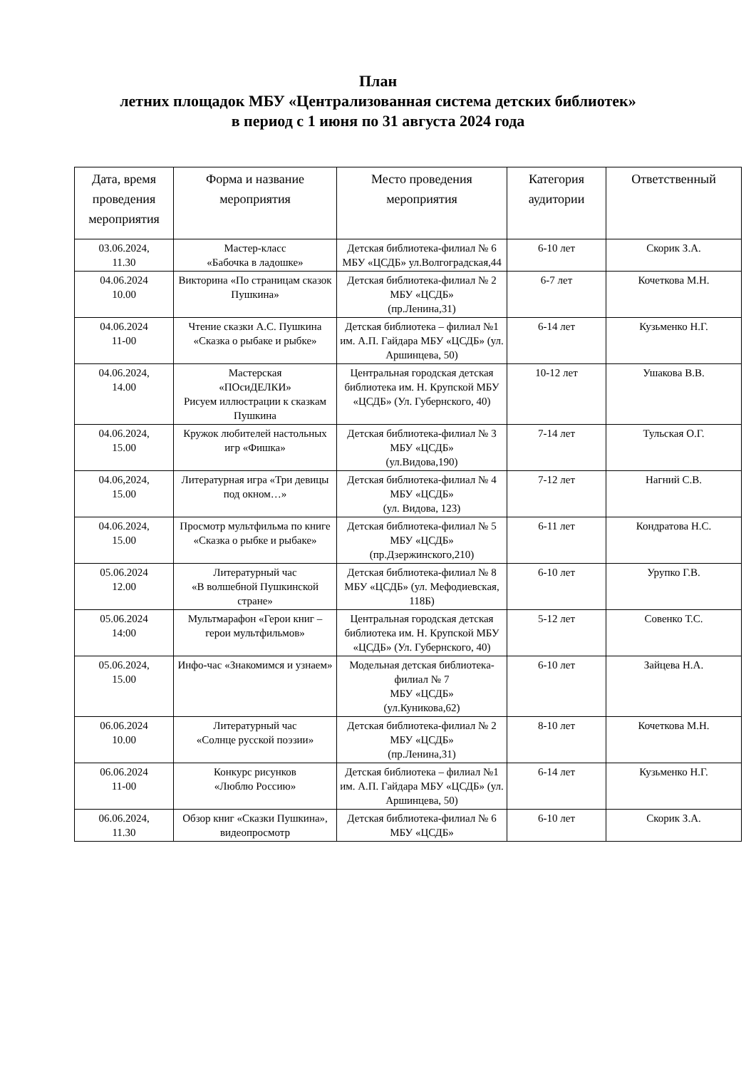План
летних площадок МБУ «Централизованная система детских библиотек»
в период с 1 июня по 31 августа 2024 года
| Дата, время проведения мероприятия | Форма и название мероприятия | Место проведения мероприятия | Категория аудитории | Ответственный |
| --- | --- | --- | --- | --- |
| 03.06.2024, 11.30 | Мастер-класс «Бабочка в ладошке» | Детская библиотека-филиал № 6 МБУ «ЦСДБ» ул.Волгоградская,44 | 6-10 лет | Скорик З.А. |
| 04.06.2024 10.00 | Викторина «По страницам сказок Пушкина» | Детская библиотека-филиал № 2 МБУ «ЦСДБ» (пр.Ленина,31) | 6-7 лет | Кочеткова М.Н. |
| 04.06.2024 11-00 | Чтение сказки А.С. Пушкина «Сказка о рыбаке и рыбке» | Детская библиотека – филиал №1 им. А.П. Гайдара МБУ «ЦСДБ» (ул. Аршинцева, 50) | 6-14 лет | Кузьменко Н.Г. |
| 04.06.2024, 14.00 | Мастерская «ПОсиДЕЛКИ» Рисуем иллюстрации к сказкам Пушкина | Центральная городская детская библиотека им. Н. Крупской МБУ «ЦСДБ» (Ул. Губернского, 40) | 10-12 лет | Ушакова В.В. |
| 04.06.2024, 15.00 | Кружок любителей настольных игр «Фишка» | Детская библиотека-филиал № 3 МБУ «ЦСДБ» (ул.Видова,190) | 7-14 лет | Тульская О.Г. |
| 04.06,2024, 15.00 | Литературная игра «Три девицы под окном…» | Детская библиотека-филиал № 4 МБУ «ЦСДБ» (ул. Видова, 123) | 7-12 лет | Нагний С.В. |
| 04.06.2024, 15.00 | Просмотр мультфильма по книге «Сказка о рыбке и рыбаке» | Детская библиотека-филиал № 5 МБУ «ЦСДБ» (пр.Дзержинского,210) | 6-11 лет | Кондратова Н.С. |
| 05.06.2024 12.00 | Литературный час «В волшебной Пушкинской стране» | Детская библиотека-филиал № 8 МБУ «ЦСДБ» (ул. Мефодиевская, 118Б) | 6-10 лет | Урупко Г.В. |
| 05.06.2024 14:00 | Мультмарафон «Герои книг – герои мультфильмов» | Центральная городская детская библиотека им. Н. Крупской МБУ «ЦСДБ» (Ул. Губернского, 40) | 5-12 лет | Совенко Т.С. |
| 05.06.2024, 15.00 | Инфо-час «Знакомимся и узнаем» | Модельная детская библиотека-филиал № 7 МБУ «ЦСДБ» (ул.Куникова,62) | 6-10 лет | Зайцева Н.А. |
| 06.06.2024 10.00 | Литературный час «Солнце русской поэзии» | Детская библиотека-филиал № 2 МБУ «ЦСДБ» (пр.Ленина,31) | 8-10 лет | Кочеткова М.Н. |
| 06.06.2024 11-00 | Конкурс рисунков «Люблю Россию» | Детская библиотека – филиал №1 им. А.П. Гайдара МБУ «ЦСДБ» (ул. Аршинцева, 50) | 6-14 лет | Кузьменко Н.Г. |
| 06.06.2024, 11.30 | Обзор книг «Сказки Пушкина», видеопросмотр | Детская библиотека-филиал № 6 МБУ «ЦСДБ» | 6-10 лет | Скорик З.А. |